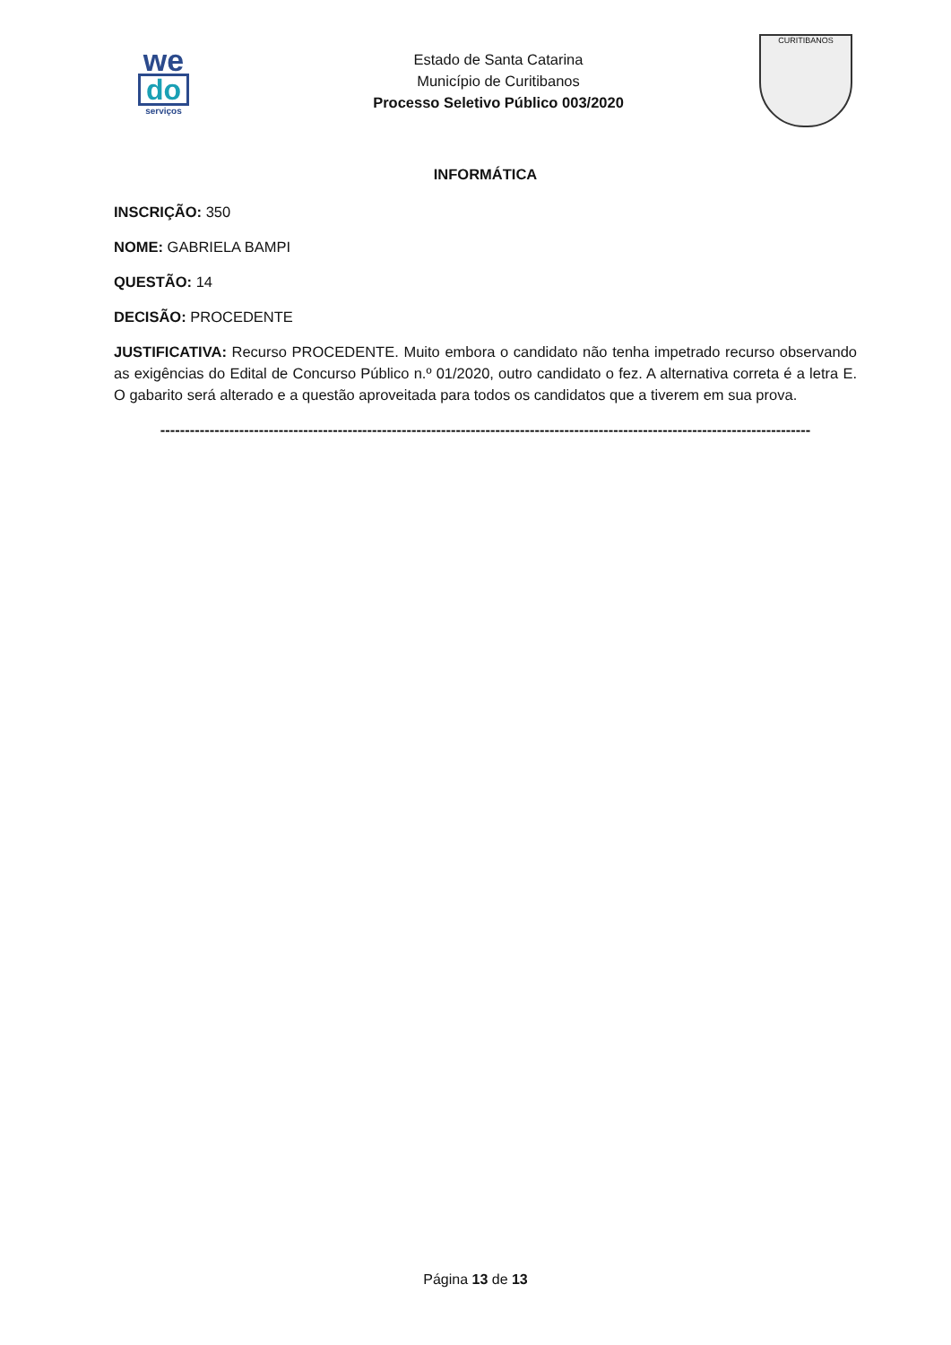we
do
serviços
Estado de Santa Catarina
Município de Curitibanos
Processo Seletivo Público 003/2020
CURITIBANOS
INFORMÁTICA
INSCRIÇÃO: 350
NOME: GABRIELA BAMPI
QUESTÃO: 14
DECISÃO: PROCEDENTE
JUSTIFICATIVA: Recurso PROCEDENTE. Muito embora o candidato não tenha impetrado recurso observando as exigências do Edital de Concurso Público n.º 01/2020, outro candidato o fez. A alternativa correta é a letra E. O gabarito será alterado e a questão aproveitada para todos os candidatos que a tiverem em sua prova.
------------------------------------------------------------------------------------------------------------------------------------
Página 13 de 13